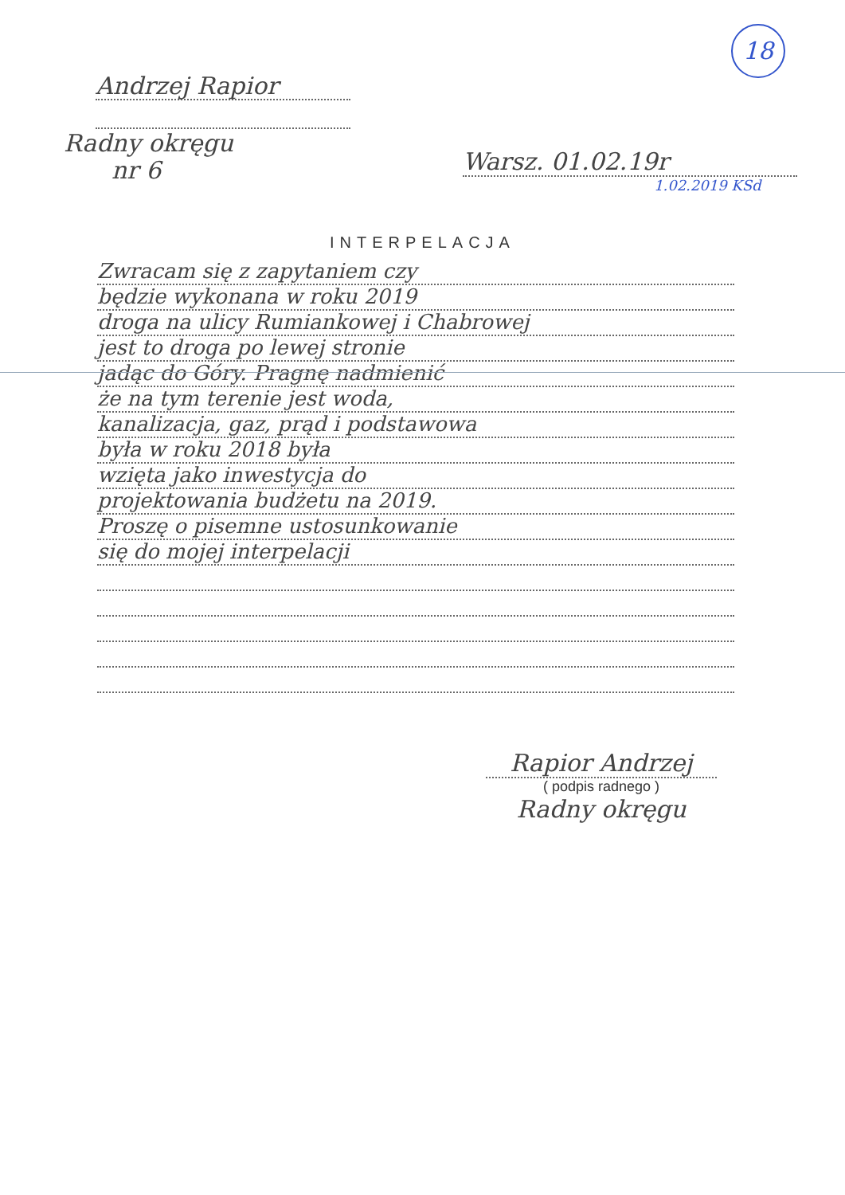18
Andrzej Rapior
Radny okręgu
nr 6
Warsz. 01.02.19r
1.02.2019 KSd
INTERPELACJA
Zwracam się z zapytaniem czy
będzie wykonana w roku 2019
droga na ulicy Rumiankowej i Chabrowej
jest to droga po lewej stronie
jadąc do Góry. Pragnę nadmienić
że na tym terenie jest woda,
kanalizacja, gaz, prąd i podstawowa
była w roku 2018 była
wzięta jako inwestycja do
projektowania budżetu na 2019.
Proszę o pisemne ustosunkowanie
się do mojej interpelacji
Rapior Andrzej
( podpis radnego )
Radny okręgu